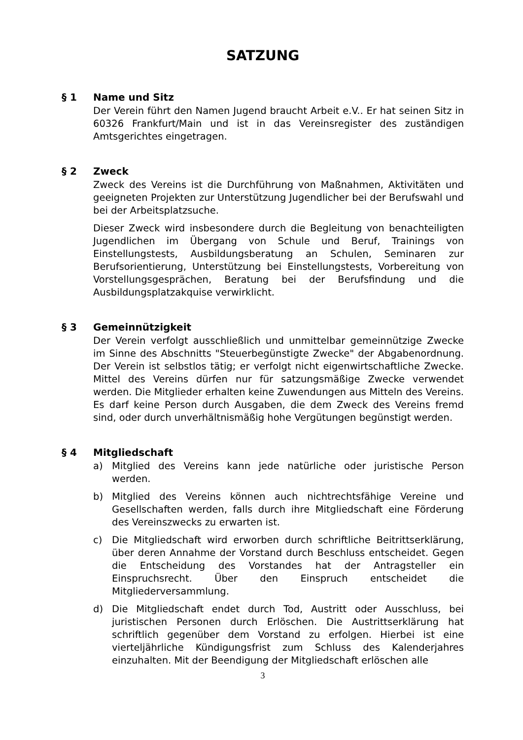SATZUNG
§ 1 Name und Sitz
Der Verein führt den Namen Jugend braucht Arbeit e.V.. Er hat seinen Sitz in 60326 Frankfurt/Main und ist in das Vereinsregister des zuständigen Amtsgerichtes eingetragen.
§ 2 Zweck
Zweck des Vereins ist die Durchführung von Maßnahmen, Aktivitäten und geeigneten Projekten zur Unterstützung Jugendlicher bei der Berufswahl und bei der Arbeitsplatzsuche.
Dieser Zweck wird insbesondere durch die Begleitung von benachteiligten Jugendlichen im Übergang von Schule und Beruf, Trainings von Einstellungstests, Ausbildungsberatung an Schulen, Seminaren zur Berufsorientierung, Unterstützung bei Einstellungstests, Vorbereitung von Vorstellungsgesprächen, Beratung bei der Berufsfindung und die Ausbildungsplatzakquise verwirklicht.
§ 3 Gemeinnützigkeit
Der Verein verfolgt ausschließlich und unmittelbar gemeinnützige Zwecke im Sinne des Abschnitts "Steuerbegünstigte Zwecke" der Abgabenordnung. Der Verein ist selbstlos tätig; er verfolgt nicht eigenwirtschaftliche Zwecke. Mittel des Vereins dürfen nur für satzungsmäßige Zwecke verwendet werden. Die Mitglieder erhalten keine Zuwendungen aus Mitteln des Vereins. Es darf keine Person durch Ausgaben, die dem Zweck des Vereins fremd sind, oder durch unverhältnismäßig hohe Vergütungen begünstigt werden.
§ 4 Mitgliedschaft
a) Mitglied des Vereins kann jede natürliche oder juristische Person werden.
b) Mitglied des Vereins können auch nichtrechtsfähige Vereine und Gesellschaften werden, falls durch ihre Mitgliedschaft eine Förderung des Vereinszwecks zu erwarten ist.
c) Die Mitgliedschaft wird erworben durch schriftliche Beitrittserklärung, über deren Annahme der Vorstand durch Beschluss entscheidet. Gegen die Entscheidung des Vorstandes hat der Antragsteller ein Einspruchsrecht. Über den Einspruch entscheidet die Mitgliederversammlung.
d) Die Mitgliedschaft endet durch Tod, Austritt oder Ausschluss, bei juristischen Personen durch Erlöschen. Die Austrittserklärung hat schriftlich gegenüber dem Vorstand zu erfolgen. Hierbei ist eine vierteljährliche Kündigungsfrist zum Schluss des Kalenderjahres einzuhalten. Mit der Beendigung der Mitgliedschaft erlöschen alle
3